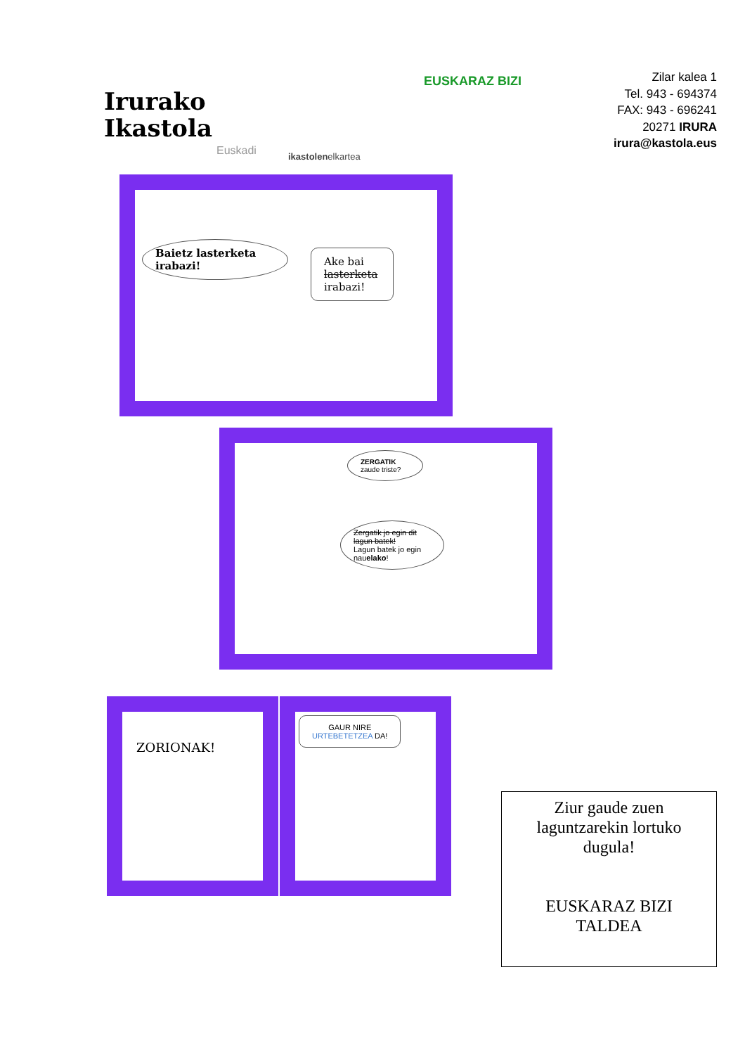Irurako
Ikastola
Euskadi ikastolenelkartea
EUSKARAZ BIZI
Zilar kalea 1
Tel. 943 - 694374
FAX: 943 - 696241
20271 IRURA
irura@kastola.eus
Baietz lasterketa irabazi!
Ake bai lasterketa irabazi!
ZERGATIK
zaude triste?
Zergatik jo egin dit lagun batek!
Lagun batek jo egin nauelako!
ZORIONAK!
GAUR NIRE
URTEBETETZEA DA!
Ziur gaude zuen
laguntzarekin lortuko
dugula!
EUSKARAZ BIZI
TALDEA